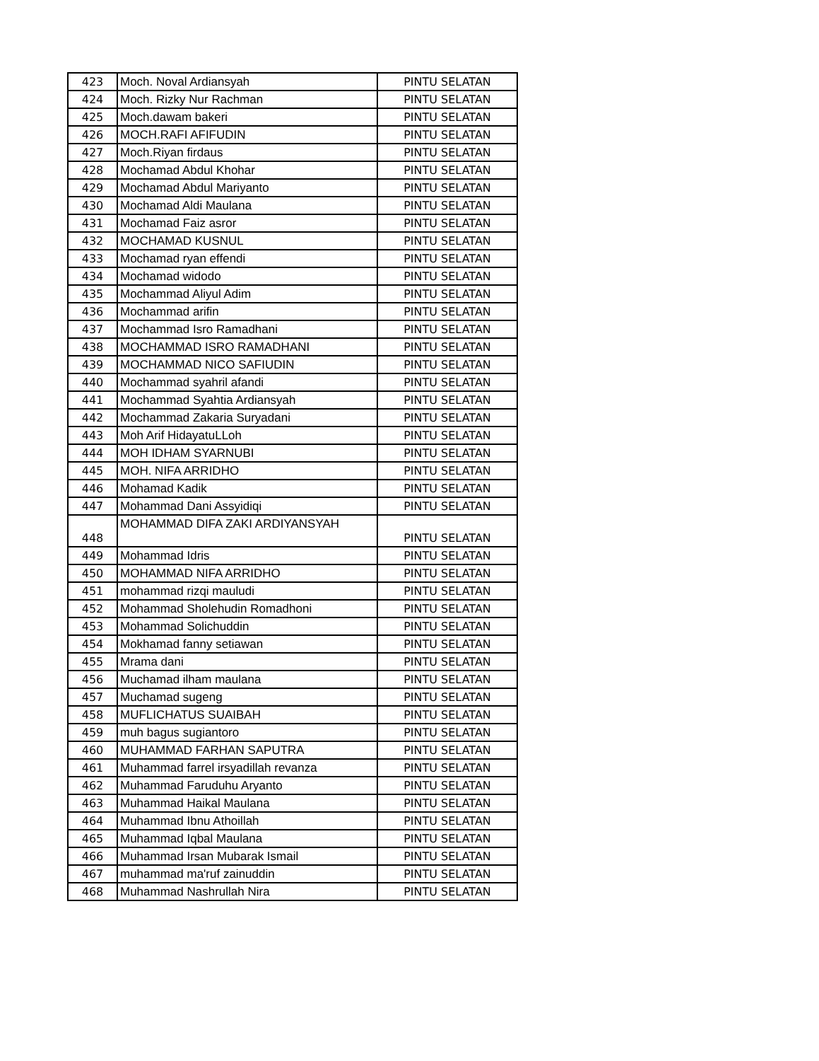| 423 | Moch. Noval Ardiansyah | PINTU SELATAN |
| 424 | Moch. Rizky Nur Rachman | PINTU SELATAN |
| 425 | Moch.dawam bakeri | PINTU SELATAN |
| 426 | MOCH.RAFI AFIFUDIN | PINTU SELATAN |
| 427 | Moch.Riyan firdaus | PINTU SELATAN |
| 428 | Mochamad Abdul Khohar | PINTU SELATAN |
| 429 | Mochamad Abdul Mariyanto | PINTU SELATAN |
| 430 | Mochamad Aldi Maulana | PINTU SELATAN |
| 431 | Mochamad Faiz asror | PINTU SELATAN |
| 432 | MOCHAMAD KUSNUL | PINTU SELATAN |
| 433 | Mochamad ryan effendi | PINTU SELATAN |
| 434 | Mochamad widodo | PINTU SELATAN |
| 435 | Mochammad Aliyul Adim | PINTU SELATAN |
| 436 | Mochammad arifin | PINTU SELATAN |
| 437 | Mochammad Isro Ramadhani | PINTU SELATAN |
| 438 | MOCHAMMAD ISRO RAMADHANI | PINTU SELATAN |
| 439 | MOCHAMMAD NICO SAFIUDIN | PINTU SELATAN |
| 440 | Mochammad syahril afandi | PINTU SELATAN |
| 441 | Mochammad Syahtia Ardiansyah | PINTU SELATAN |
| 442 | Mochammad Zakaria Suryadani | PINTU SELATAN |
| 443 | Moh Arif HidayatuLLoh | PINTU SELATAN |
| 444 | MOH IDHAM SYARNUBI | PINTU SELATAN |
| 445 | MOH. NIFA ARRIDHO | PINTU SELATAN |
| 446 | Mohamad Kadik | PINTU SELATAN |
| 447 | Mohammad Dani Assyidiqi | PINTU SELATAN |
| 448 | MOHAMMAD DIFA ZAKI ARDIYANSYAH | PINTU SELATAN |
| 449 | Mohammad Idris | PINTU SELATAN |
| 450 | MOHAMMAD NIFA ARRIDHO | PINTU SELATAN |
| 451 | mohammad rizqi mauludi | PINTU SELATAN |
| 452 | Mohammad Sholehudin Romadhoni | PINTU SELATAN |
| 453 | Mohammad Solichuddin | PINTU SELATAN |
| 454 | Mokhamad fanny setiawan | PINTU SELATAN |
| 455 | Mrama dani | PINTU SELATAN |
| 456 | Muchamad ilham maulana | PINTU SELATAN |
| 457 | Muchamad sugeng | PINTU SELATAN |
| 458 | MUFLICHATUS SUAIBAH | PINTU SELATAN |
| 459 | muh bagus sugiantoro | PINTU SELATAN |
| 460 | MUHAMMAD FARHAN SAPUTRA | PINTU SELATAN |
| 461 | Muhammad farrel irsyadillah revanza | PINTU SELATAN |
| 462 | Muhammad Faruduhu Aryanto | PINTU SELATAN |
| 463 | Muhammad Haikal Maulana | PINTU SELATAN |
| 464 | Muhammad Ibnu Athoillah | PINTU SELATAN |
| 465 | Muhammad Iqbal Maulana | PINTU SELATAN |
| 466 | Muhammad Irsan Mubarak Ismail | PINTU SELATAN |
| 467 | muhammad ma'ruf zainuddin | PINTU SELATAN |
| 468 | Muhammad Nashrullah Nira | PINTU SELATAN |